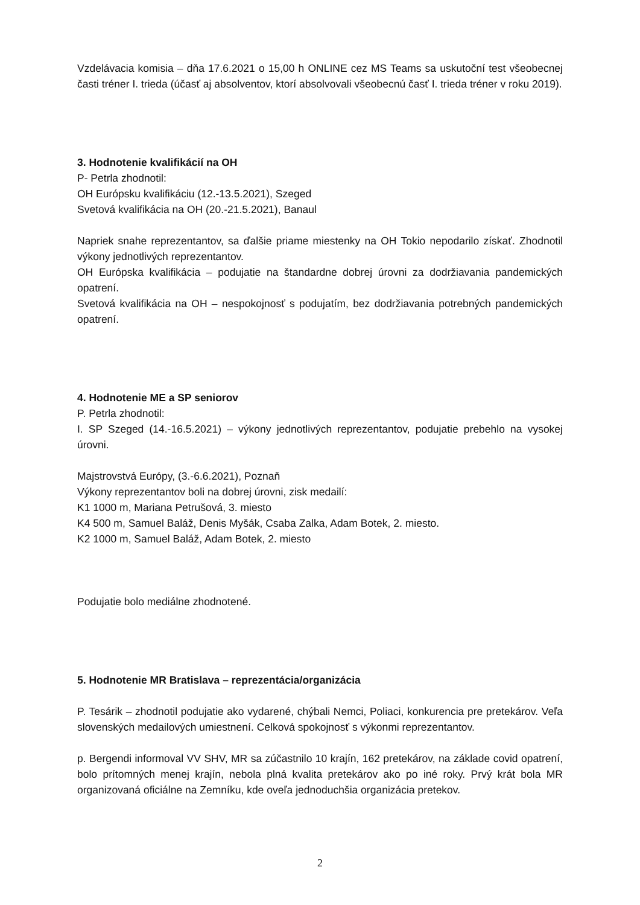Vzdelávacia komisia – dňa 17.6.2021 o 15,00 h ONLINE cez MS Teams sa uskutoční test všeobecnej časti tréner I. trieda (účasť aj absolventov, ktorí absolvovali všeobecnú časť I. trieda tréner v roku 2019).
3. Hodnotenie kvalifikácií na OH
P- Petrla zhodnotil:
OH Európsku kvalifikáciu (12.-13.5.2021), Szeged
Svetová kvalifikácia na OH (20.-21.5.2021), Banaul
Napriek snahe reprezentantov, sa ďalšie priame miestenky na OH Tokio nepodarilo získať. Zhodnotil výkony jednotlivých reprezentantov.
OH Európska kvalifikácia – podujatie na štandardne dobrej úrovni za dodržiavania pandemických opatrení.
Svetová kvalifikácia na OH – nespokojnosť s podujatím, bez dodržiavania potrebných pandemických opatrení.
4. Hodnotenie ME a SP seniorov
P. Petrla zhodnotil:
I. SP Szeged (14.-16.5.2021) – výkony jednotlivých reprezentantov, podujatie prebehlo na vysokej úrovni.
Majstrovstvá Európy, (3.-6.6.2021), Poznaň
Výkony reprezentantov boli na dobrej úrovni, zisk medailí:
K1 1000 m, Mariana Petrušová, 3. miesto
K4 500 m, Samuel Baláž, Denis Myšák, Csaba Zalka, Adam Botek, 2. miesto.
K2 1000 m, Samuel Baláž, Adam Botek, 2. miesto
Podujatie bolo mediálne zhodnotené.
5. Hodnotenie MR Bratislava – reprezentácia/organizácia
P. Tesárik – zhodnotil podujatie ako vydarené, chýbali Nemci, Poliaci, konkurencia pre pretekárov. Veľa slovenských medailových umiestnení. Celková spokojnosť s výkonmi reprezentantov.
p. Bergendi informoval VV SHV, MR sa zúčastnilo 10 krajín, 162 pretekárov, na základe covid opatrení, bolo prítomných menej krajín, nebola plná kvalita pretekárov ako po iné roky. Prvý krát bola MR organizovaná oficiálne na Zemníku, kde oveľa jednoduchšia organizácia pretekov.
2